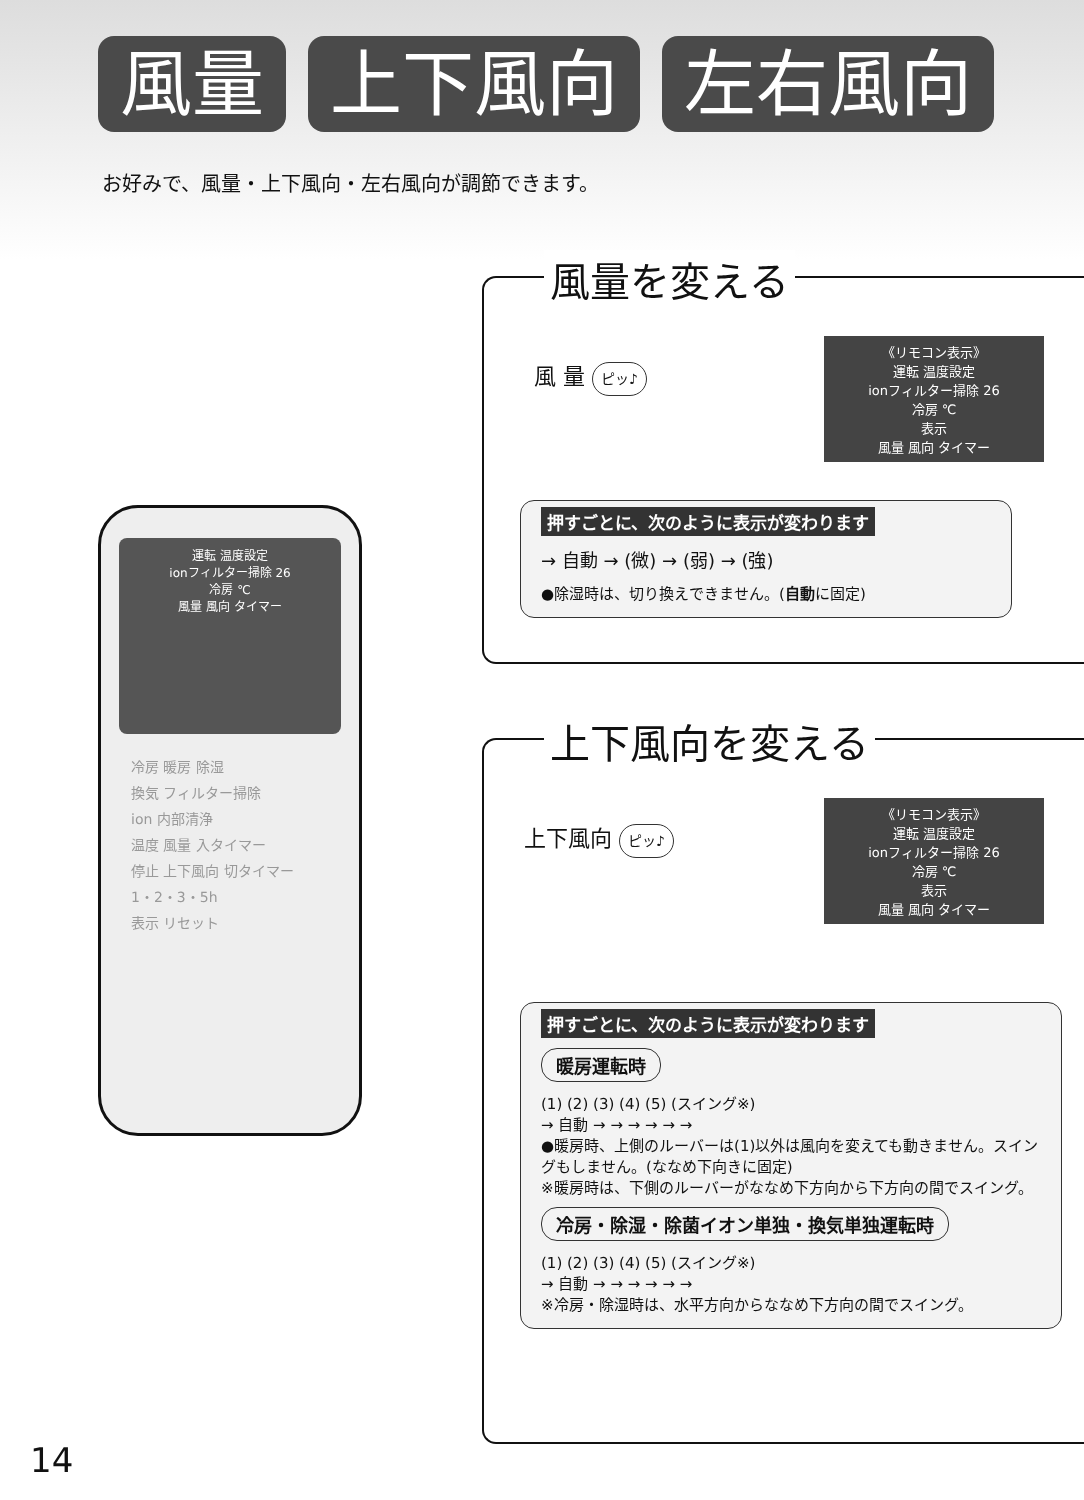風量 上下風向 左右風向
お好みで、風量・上下風向・左右風向が調節できます。
運転 温度設定
ionフィルター掃除 26
冷房 ℃
風量 風向 タイマー
冷房 暖房 除湿
換気 フィルター掃除
ion 内部清浄
温度 風量 入タイマー
停止 上下風向 切タイマー
1・2・3・5h
表示 リセット
風量を変える
風 量 ピッ♪
《リモコン表示》
運転 温度設定
ionフィルター掃除 26
冷房 ℃
表示
風量 風向 タイマー
押すごとに、次のように表示が変わります
→ 自動 → (微) → (弱) → (強)
●除湿時は、切り換えできません。(自動に固定)
上下風向を変える
上下風向 ピッ♪
《リモコン表示》
運転 温度設定
ionフィルター掃除 26
冷房 ℃
表示
風量 風向 タイマー
押すごとに、次のように表示が変わります
暖房運転時
(1) (2) (3) (4) (5) (スイング※)
→ 自動 → → → → → →
●暖房時、上側のルーバーは(1)以外は風向を変えても動きません。スイングもしません。(ななめ下向きに固定)
※暖房時は、下側のルーバーがななめ下方向から下方向の間でスイング。
冷房・除湿・除菌イオン単独・換気単独運転時
(1) (2) (3) (4) (5) (スイング※)
→ 自動 → → → → → →
※冷房・除湿時は、水平方向からななめ下方向の間でスイング。
14